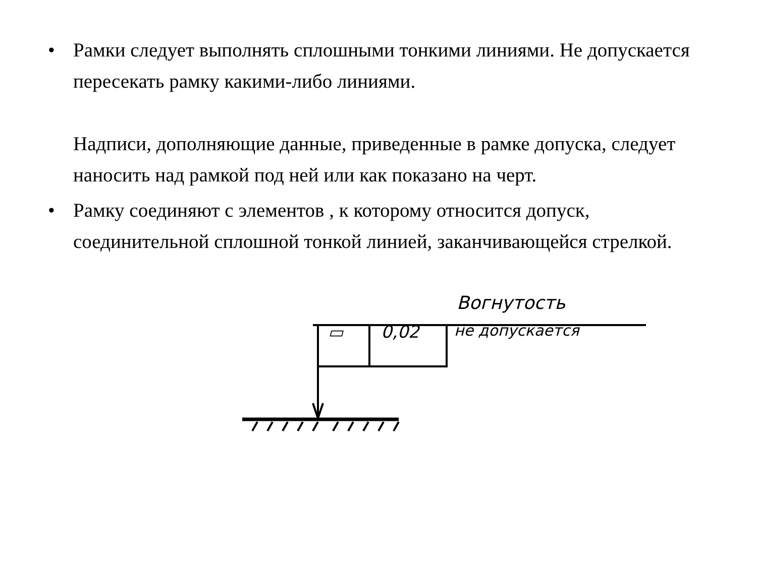• Рамки следует выполнять сплошными тонкими линиями. Не допускается пересекать рамку какими-либо линиями.
Надписи, дополняющие данные, приведенные в рамке допуска, следует наносить над рамкой под ней или как показано на черт.
• Рамку соединяют с элементов , к которому относится допуск, соединительной сплошной тонкой линией, заканчивающейся стрелкой.
Вогнутость
▭ 0,02 не допускается